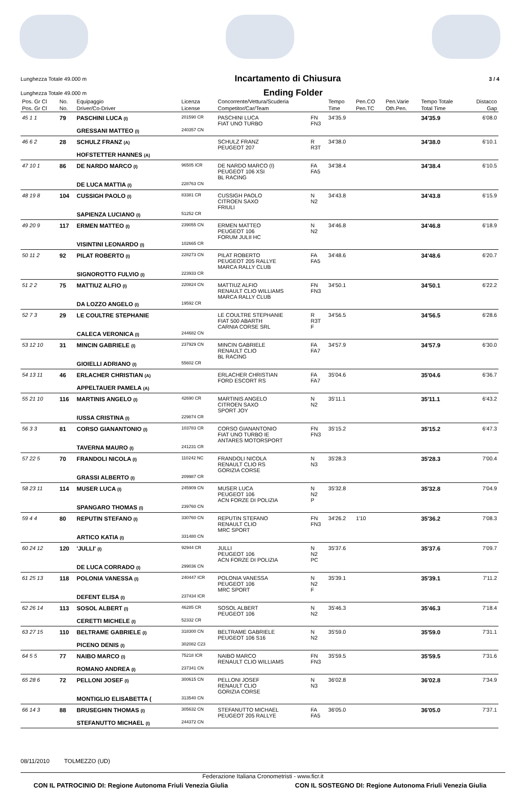Lunghezza Totale 49.000 m Incartamento di Chiusura 3 / 4
Lunghezza Totale 49.000 m Ending Folder
| Pos. Gr Cl | No. | Equipaggio | Licenza | Concorrente/Vettura/Scuderia | | Tempo | Pen.CO | Pen.Varie | Tempo Totale | Distacco |
| --- | --- | --- | --- | --- | --- | --- | --- | --- | --- | --- |
| Pos. Gr Cl | No. | Driver/Co-Driver | License | Competitor/Car/Team | | Time | Pen.TC | Oth.Pen. | Total Time | Gap |
| 45 1 1 | 79 | PASCHINI LUCA (I) | 201590 CR | PASCHINI LUCA FIAT UNO TURBO | FN FN3 | 34'35.9 | | | 34'35.9 | 6'08.0 |
| | | GRESSANI MATTEO (I) | 240357 CN | | | | | | | |
| 46 6 2 | 28 | SCHULZ FRANZ (A) | | SCHULZ FRANZ PEUGEOT 207 | R R3T | 34'38.0 | | | 34'38.0 | 6'10.1 |
| | | HOFSTETTER HANNES (A) | | | | | | | | |
| 47 10 1 | 86 | DE NARDO MARCO (I) | 96505 ICR | DE NARDO MARCO (I) PEUGEOT 106 XSI BL RACING | FA FA5 | 34'38.4 | | | 34'38.4 | 6'10.5 |
| | | DE LUCA MATTIA (I) | 228763 CN | | | | | | | |
| 48 19 8 | 104 | CUSSIGH PAOLO (I) | 83381 CR | CUSSIGH PAOLO CITROEN SAXO FRIULI | N N2 | 34'43.8 | | | 34'43.8 | 6'15.9 |
| | | SAPIENZA LUCIANO (I) | 51252 CR | | | | | | | |
| 49 20 9 | 117 | ERMEN MATTEO (I) | 239055 CN | ERMEN MATTEO PEUGEOT 106 FORUM JULII HC | N N2 | 34'46.8 | | | 34'46.8 | 6'18.9 |
| | | VISINTINI LEONARDO (I) | 102665 CR | | | | | | | |
| 50 11 2 | 92 | PILAT ROBERTO (I) | 228273 CN | PILAT ROBERTO PEUGEOT 205 RALLYE MARCA RALLY CLUB | FA FA5 | 34'48.6 | | | 34'48.6 | 6'20.7 |
| | | SIGNOROTTO FULVIO (I) | 223933 CR | | | | | | | |
| 51 2 2 | 75 | MATTIUZ ALFIO (I) | 220824 CN | MATTIUZ ALFIO RENAULT CLIO WILLIAMS MARCA RALLY CLUB | FN FN3 | 34'50.1 | | | 34'50.1 | 6'22.2 |
| | | DA LOZZO ANGELO (I) | 19592 CR | | | | | | | |
| 52 7 3 | 29 | LE COULTRE STEPHANIE | | LE COULTRE STEPHANIE FIAT 500 ABARTH CARNIA CORSE SRL | R R3T F | 34'56.5 | | | 34'56.5 | 6'28.6 |
| | | CALECA VERONICA (I) | 244682 CN | | | | | | | |
| 53 12 10 | 31 | MINCIN GABRIELE (I) | 237929 CN | MINCIN GABRIELE RENAULT CLIO BL RACING | FA FA7 | 34'57.9 | | | 34'57.9 | 6'30.0 |
| | | GIOIELLI ADRIANO (I) | 55602 CR | | | | | | | |
| 54 13 11 | 46 | ERLACHER CHRISTIAN (A) | | ERLACHER CHRISTIAN FORD ESCORT RS | FA FA7 | 35'04.6 | | | 35'04.6 | 6'36.7 |
| | | APPELTAUER PAMELA (A) | | | | | | | | |
| 55 21 10 | 116 | MARTINIS ANGELO (I) | 42690 CR | MARTINIS ANGELO CITROEN SAXO SPORT JOY | N N2 | 35'11.1 | | | 35'11.1 | 6'43.2 |
| | | IUSSA CRISTINA (I) | 229874 CR | | | | | | | |
| 56 3 3 | 81 | CORSO GIANANTONIO (I) | 103783 CR | CORSO GIANANTONIO FIAT UNO TURBO IE ANTARES MOTORSPORT | FN FN3 | 35'15.2 | | | 35'15.2 | 6'47.3 |
| | | TAVERNA MAURO (I) | 241231 CR | | | | | | | |
| 57 22 5 | 70 | FRANDOLI NICOLA (I) | 110242 NC | FRANDOLI NICOLA RENAULT CLIO RS GORIZIA CORSE | N N3 | 35'28.3 | | | 35'28.3 | 7'00.4 |
| | | GRASSI ALBERTO (I) | 209987 CR | | | | | | | |
| 58 23 11 | 114 | MUSER LUCA (I) | 245909 CN | MUSER LUCA PEUGEOT 106 ACN FORZE DI POLIZIA | N N2 P | 35'32.8 | | | 35'32.8 | 7'04.9 |
| | | SPANGARO THOMAS (I) | 239760 CN | | | | | | | |
| 59 4 4 | 80 | REPUTIN STEFANO (I) | 330760 CN | REPUTIN STEFANO RENAULT CLIO MRC SPORT | FN FN3 | 34'26.2 | 1'10 | | 35'36.2 | 7'08.3 |
| | | ARTICO KATIA (I) | 331480 CN | | | | | | | |
| 60 24 12 | 120 | 'JULLI' (I) | 92944 CR | JULLI PEUGEOT 106 ACN FORZE DI POLIZIA | N N2 PC | 35'37.6 | | | 35'37.6 | 7'09.7 |
| | | DE LUCA CORRADO (I) | 299036 CN | | | | | | | |
| 61 25 13 | 118 | POLONIA VANESSA (I) | 240447 ICR | POLONIA VANESSA PEUGEOT 106 MRC SPORT | N N2 F | 35'39.1 | | | 35'39.1 | 7'11.2 |
| | | DEFENT ELISA (I) | 237434 ICR | | | | | | | |
| 62 26 14 | 113 | SOSOL ALBERT (I) | 46285 CR | SOSOL ALBERT PEUGEOT 106 | N N2 | 35'46.3 | | | 35'46.3 | 7'18.4 |
| | | CERETTI MICHELE (I) | 52332 CR | | | | | | | |
| 63 27 15 | 110 | BELTRAME GABRIELE (I) | 318300 CN | BELTRAME GABRIELE PEUGEOT 106 S16 | N N2 | 35'59.0 | | | 35'59.0 | 7'31.1 |
| | | PICENO DENIS (I) | 302082 C23 | | | | | | | |
| 64 5 5 | 77 | NAIBO MARCO (I) | 75218 ICR | NAIBO MARCO RENAULT CLIO WILLIAMS | FN FN3 | 35'59.5 | | | 35'59.5 | 7'31.6 |
| | | ROMANO ANDREA (I) | 237341 CN | | | | | | | |
| 65 28 6 | 72 | PELLONI JOSEF (I) | 300615 CN | PELLONI JOSEF RENAULT CLIO GORIZIA CORSE | N N3 | 36'02.8 | | | 36'02.8 | 7'34.9 |
| | | MONTIGLIO ELISABETTA ( | 313540 CN | | | | | | | |
| 66 14 3 | 88 | BRUSEGHIN THOMAS (I) | 305632 CN | STEFANUTTO MICHAEL PEUGEOT 205 RALLYE | FA FA5 | 36'05.0 | | | 36'05.0 | 7'37.1 |
| | | STEFANUTTO MICHAEL (I) | 244372 CN | | | | | | | |
08/11/2010 TOLMEZZO (UD)
Federazione Italiana Cronometristi - www.ficr.it
CON IL PATROCINIO DI: Regione Autonoma Friuli Venezia Giulia CON IL SOSTEGNO DI: Regione Autonoma Friuli Venezia Giulia